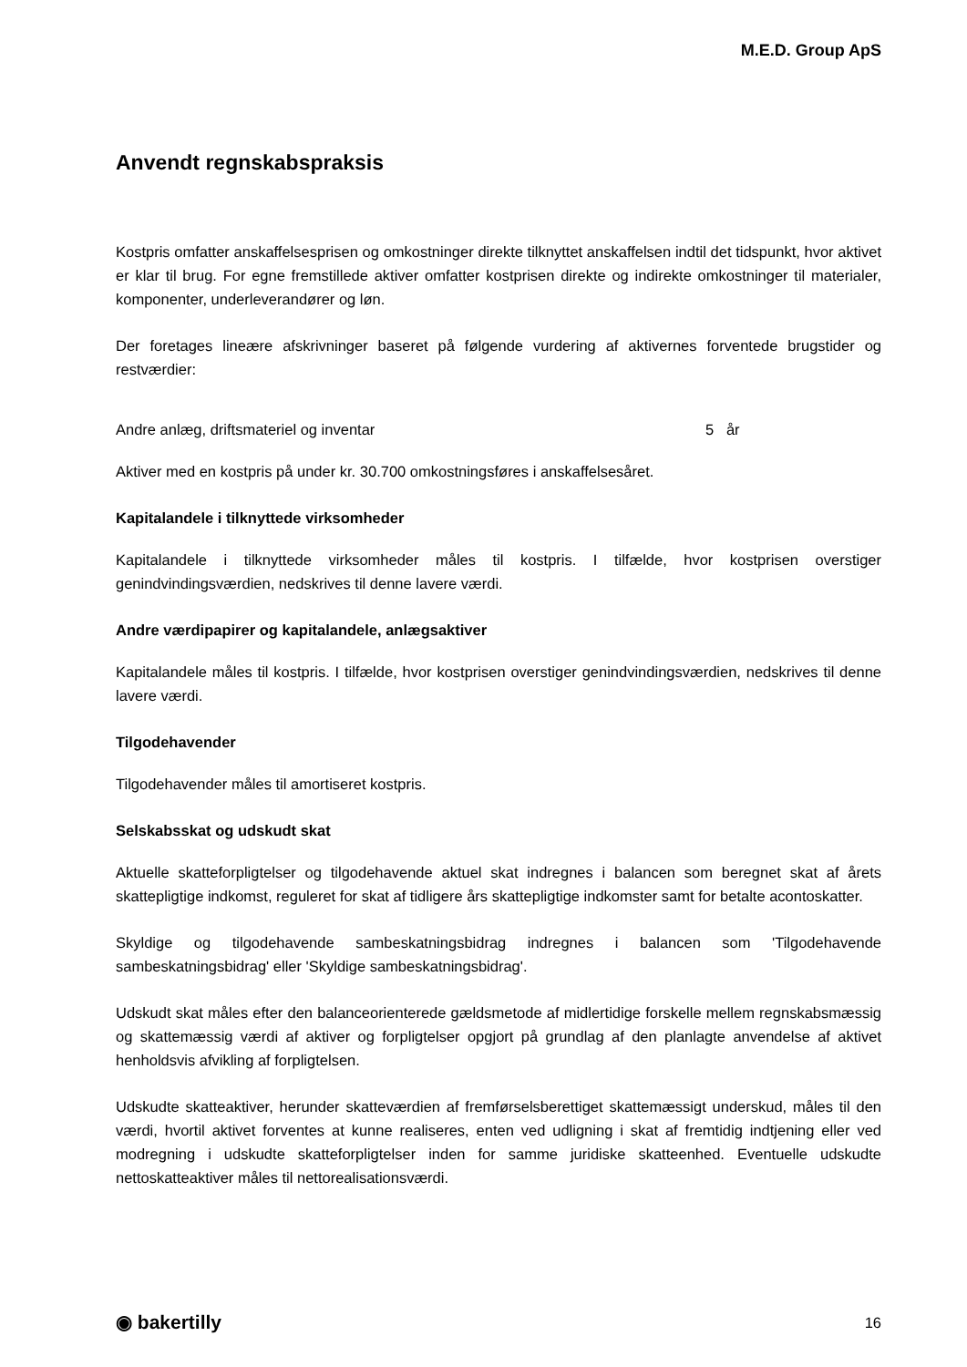M.E.D. Group ApS
Anvendt regnskabspraksis
Kostpris omfatter anskaffelsesprisen og omkostninger direkte tilknyttet anskaffelsen indtil det tidspunkt, hvor aktivet er klar til brug. For egne fremstillede aktiver omfatter kostprisen direkte og indirekte omkost­ninger til materialer, komponenter, underleverandører og løn.
Der foretages lineære afskrivninger baseret på følgende vurdering af aktivernes forventede brugstider og restværdier:
Andre anlæg, driftsmateriel og inventar 5 år
Aktiver med en kostpris på under kr. 30.700 omkostningsføres i anskaffelsesåret.
Kapitalandele i tilknyttede virksomheder
Kapitalandele i tilknyttede virksomheder måles til kostpris. I tilfælde, hvor kostprisen overstiger genindvindingsværdien, nedskrives til denne lavere værdi.
Andre værdipapirer og kapitalandele, anlægsaktiver
Kapitalandele måles til kostpris. I tilfælde, hvor kostprisen overstiger genindvindingsværdien, nedskrives til denne lavere værdi.
Tilgodehavender
Tilgodehavender måles til amortiseret kostpris.
Selskabsskat og udskudt skat
Aktuelle skatteforpligtelser og tilgodehavende aktuel skat indregnes i balancen som beregnet skat af årets skattepligtige indkomst, reguleret for skat af tidligere års skattepligtige indkomster samt for betalte aconto­skatter.
Skyldige og tilgodehavende sambeskatningsbidrag indregnes i balancen som 'Tilgodehavende sambeskatningsbidrag' eller 'Skyldige sambeskatningsbidrag'.
Udskudt skat måles efter den balanceorienterede gældsmetode af midlertidige forskelle mellem regn­skabsmæssig og skattemæssig værdi af aktiver og forpligtelser opgjort på grundlag af den planlagte an­vendelse af aktivet henholdsvis afvikling af forpligtelsen.
Udskudte skatteaktiver, herunder skatteværdien af fremførselsberettiget skattemæssigt underskud, måles til den værdi, hvortil aktivet forventes at kunne realiseres, enten ved udligning i skat af fremtidig indtjening eller ved modregning i udskudte skatteforpligtelser inden for samme juridiske skatteenhed. Eventuelle ud­skudte nettoskatteaktiver måles til nettorealisationsværdi.
◉ bakertilly 16